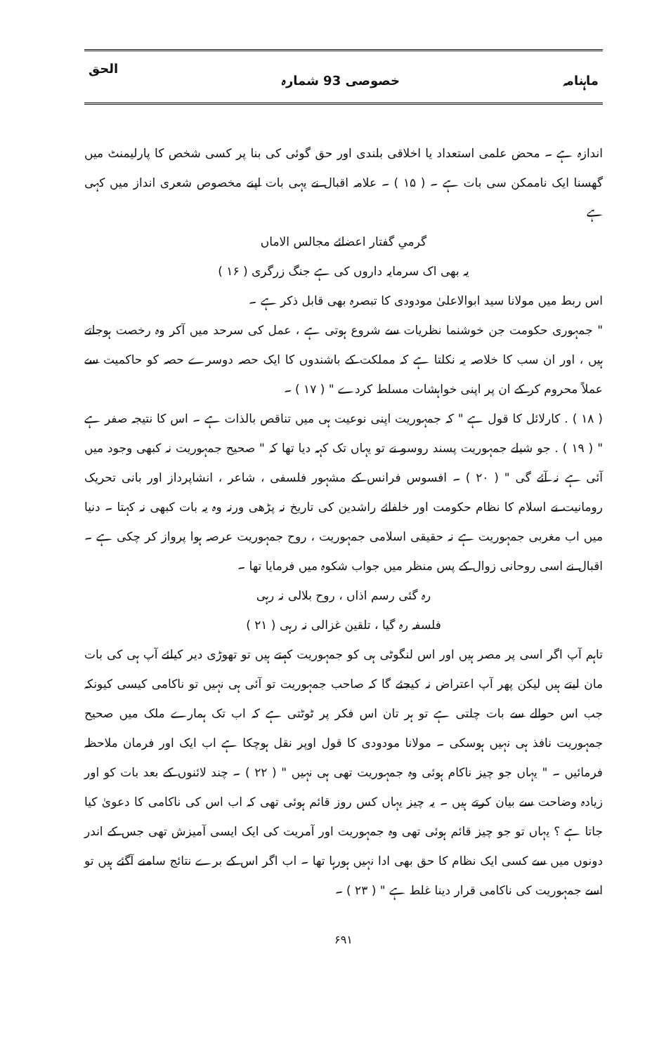ماہنامہ خصوصی 93 شمارہ الحق
اندازہ ہے ۔ محض علمی استعداد یا اخلاقی بلندی اور حق گوئی کی بنا پر کسی شخص کا پارلیمنٹ میں گھسنا ایک ناممکن سی بات ہے ۔ ( ۱۵ ) ۔ علامہ اقبال نے یہی بات اپنے مخصوص شعری انداز میں کہی ہے
گرمیِ گفتار اعضائے مجالس الاماں
یہ بھی اک سرمایہ داروں کی ہے جنگ زرگری ( ۱۶ )
اس ربط میں مولانا سید ابوالاعلیٰ مودودی کا تبصرہ بھی قابل ذکر ہے ۔
" جمہوری حکومت جن خوشنما نظریات سے شروع ہوتی ہے ، عمل کی سرحد میں آکر وہ رخصت ہوجاتے ہیں ، اور ان سب کا خلاصہ یہ نکلتا ہے کہ مملکت کے باشندوں کا ایک حصہ دوسرے حصہ کو حاکمیت سے عملاً محروم کر کے ان پر اپنی خواہشات مسلط کردے " ( ۱۷ ) ۔
( ۱۸ ) . کارلائل کا قول ہے " کہ جمہوریت اپنی نوعیت ہی میں تناقص بالذات ہے ۔ اس کا نتیجہ صفر ہے " ( ۱۹ ) . جو شیلے جمہوریت پسند روسو نے تو یہاں تک کہہ دیا تھا کہ " صحیح جمہوریت نہ کبھی وجود میں آئی ہے نہ آئے گی " ( ۲۰ ) ۔ افسوس فرانس کے مشہور فلسفی ، شاعر ، انشاپرداز اور بانی تحریک رومانیت نے اسلام کا نظام حکومت اور خلفائے راشدین کی تاریخ نہ پڑھی ورنہ وہ یہ بات کبھی نہ کہتا ۔ دنیا میں اب مغربی جمہوریت ہے نہ حقیقی اسلامی جمہوریت ، روح جمہوریت عرصہ ہوا پرواز کر چکی ہے ۔ اقبال نے اسی روحانی زوال کے پس منظر میں جواب شکوہ میں فرمایا تھا ۔
رہ گئی رسم اذاں ، روح بلالی نہ رہی
فلسفہ رہ گیا ، تلقین غزالی نہ رہی ( ۲۱ )
تاہم آپ اگر اسی پر مصر ہیں اور اس لنگوٹی ہی کو جمہوریت کہتے ہیں تو تھوڑی دیر کیلئے آپ ہی کی بات مان لیتے ہیں لیکن پھر آپ اعتراض نہ کیجئے گا کہ صاحب جمہوریت تو آئی ہی نہیں تو ناکامی کیسی کیونکہ جب اس حوالے سے بات چلتی ہے تو ہر تان اس فکر پر ٹوٹتی ہے کہ اب تک ہمارے ملک میں صحیح جمہوریت نافذ ہی نہیں ہوسکی ۔ مولانا مودودی کا قول اوپر نقل ہوچکا ہے اب ایک اور فرمان ملاحظہ فرمائیں ۔ " یہاں جو چیز ناکام ہوئی وہ جمہوریت تھی ہی نہیں " ( ۲۲ ) ۔ چند لائنوں کے بعد بات کو اور زیادہ وضاحت سے بیان کرتے ہیں ۔ یہ چیز یہاں کس روز قائم ہوئی تھی کہ اب اس کی ناکامی کا دعویٰ کیا جاتا ہے ؟ یہاں تو جو چیز قائم ہوئی تھی وہ جمہوریت اور آمریت کی ایک ایسی آمیزش تھی جس کے اندر دونوں میں سے کسی ایک نظام کا حق بھی ادا نہیں ہورہا تھا ۔ اب اگر اس کے برے نتائج سامنے آگئے ہیں تو اسے جمہوریت کی ناکامی قرار دینا غلط ہے " ( ۲۳ ) ۔
۶۹۱